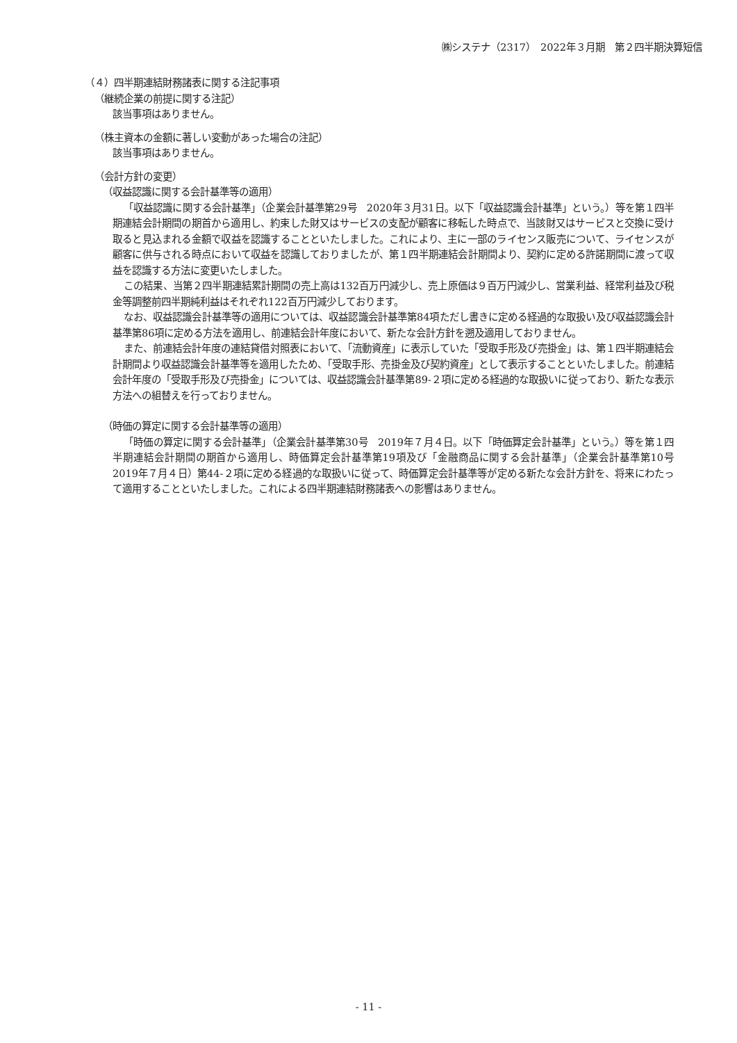㈱システナ（2317）　2022年３月期　第２四半期決算短信
（４）四半期連結財務諸表に関する注記事項
（継続企業の前提に関する注記）
該当事項はありません。
（株主資本の金額に著しい変動があった場合の注記）
該当事項はありません。
（会計方針の変更）
（収益認識に関する会計基準等の適用）
「収益認識に関する会計基準」（企業会計基準第29号　2020年３月31日。以下「収益認識会計基準」という。）等を第１四半期連結会計期間の期首から適用し、約束した財又はサービスの支配が顧客に移転した時点で、当該財又はサービスと交換に受け取ると見込まれる金額で収益を認識することといたしました。これにより、主に一部のライセンス販売について、ライセンスが顧客に供与される時点において収益を認識しておりましたが、第１四半期連結会計期間より、契約に定める許諾期間に渡って収益を認識する方法に変更いたしました。
この結果、当第２四半期連結累計期間の売上高は132百万円減少し、売上原価は９百万円減少し、営業利益、経常利益及び税金等調整前四半期純利益はそれぞれ122百万円減少しております。
なお、収益認識会計基準等の適用については、収益認識会計基準第84項ただし書きに定める経過的な取扱い及び収益認識会計基準第86項に定める方法を適用し、前連結会計年度において、新たな会計方針を遡及適用しておりません。
また、前連結会計年度の連結貸借対照表において、「流動資産」に表示していた「受取手形及び売掛金」は、第１四半期連結会計期間より収益認識会計基準等を適用したため、「受取手形、売掛金及び契約資産」として表示することといたしました。前連結会計年度の「受取手形及び売掛金」については、収益認識会計基準第89-２項に定める経過的な取扱いに従っており、新たな表示方法への組替えを行っておりません。
（時価の算定に関する会計基準等の適用）
「時価の算定に関する会計基準」（企業会計基準第30号　2019年７月４日。以下「時価算定会計基準」という。）等を第１四半期連結会計期間の期首から適用し、時価算定会計基準第19項及び「金融商品に関する会計基準」（企業会計基準第10号　2019年７月４日）第44-２項に定める経過的な取扱いに従って、時価算定会計基準等が定める新たな会計方針を、将来にわたって適用することといたしました。これによる四半期連結財務諸表への影響はありません。
- 11 -